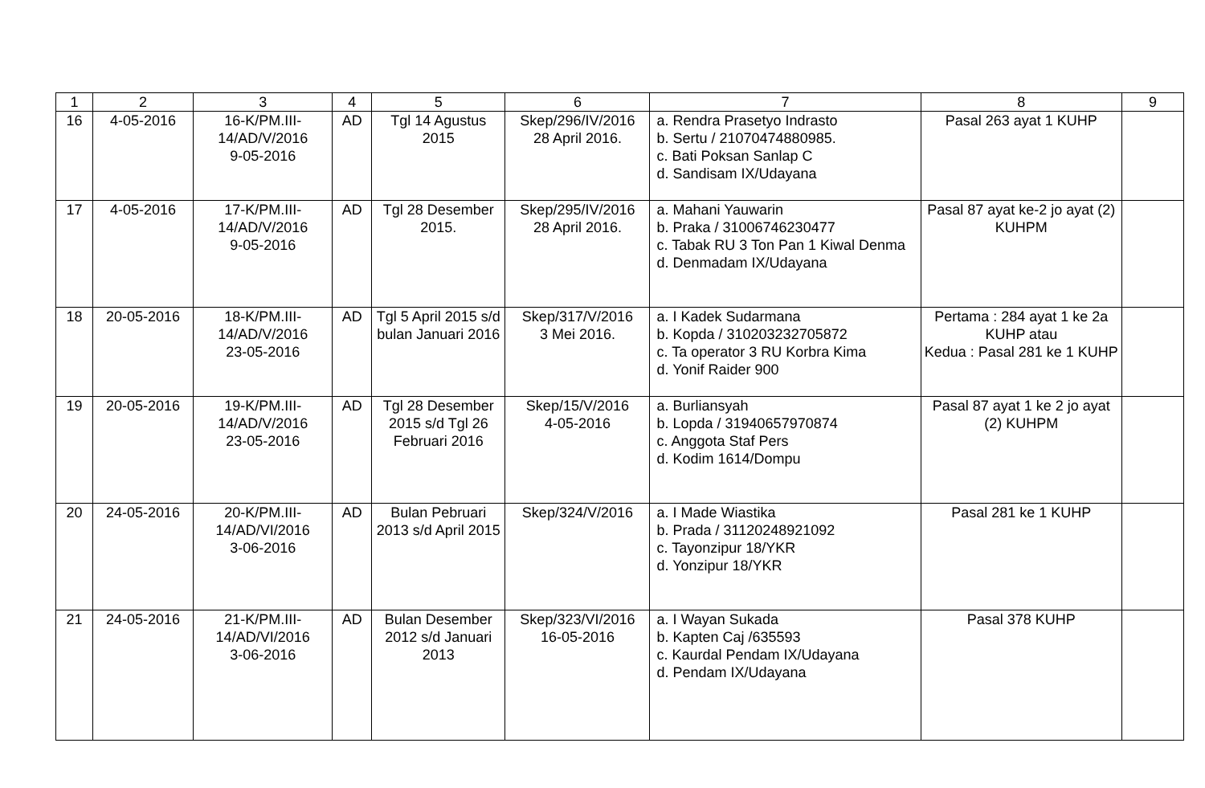| 1 | 2 | 3 | 4 | 5 | 6 | 7 | 8 | 9 |
| --- | --- | --- | --- | --- | --- | --- | --- | --- |
| 16 | 4-05-2016 | 16-K/PM.III-14/AD/V/2016 9-05-2016 | AD | Tgl 14 Agustus 2015 | Skep/296/IV/2016 28 April 2016. | a. Rendra Prasetyo Indrasto b. Sertu / 21070474880985. c. Bati Poksan Sanlap C d. Sandisam IX/Udayana | Pasal 263 ayat 1 KUHP | |
| 17 | 4-05-2016 | 17-K/PM.III-14/AD/V/2016 9-05-2016 | AD | Tgl 28 Desember 2015. | Skep/295/IV/2016 28 April 2016. | a. Mahani Yauwarin b. Praka / 31006746230477 c. Tabak RU 3 Ton Pan 1 Kiwal Denma d. Denmadam IX/Udayana | Pasal 87 ayat ke-2 jo ayat (2) KUHPM | |
| 18 | 20-05-2016 | 18-K/PM.III-14/AD/V/2016 23-05-2016 | AD | Tgl 5 April 2015 s/d bulan Januari 2016 | Skep/317/V/2016 3 Mei 2016. | a. I Kadek Sudarmana b. Kopda / 310203232705872 c. Ta operator 3 RU Korbra Kima d. Yonif Raider 900 | Pertama : 284 ayat 1 ke 2a KUHP atau Kedua : Pasal 281 ke 1 KUHP | |
| 19 | 20-05-2016 | 19-K/PM.III-14/AD/V/2016 23-05-2016 | AD | Tgl 28 Desember 2015 s/d Tgl 26 Februari 2016 | Skep/15/V/2016 4-05-2016 | a. Burliansyah b. Lopda / 31940657970874 c. Anggota Staf Pers d. Kodim 1614/Dompu | Pasal 87 ayat 1 ke 2 jo ayat (2) KUHPM | |
| 20 | 24-05-2016 | 20-K/PM.III-14/AD/VI/2016 3-06-2016 | AD | Bulan Pebruari 2013 s/d April 2015 | Skep/324/V/2016 | a. I Made Wiastika b. Prada / 31120248921092 c. Tayonzipur 18/YKR d. Yonzipur 18/YKR | Pasal 281 ke 1 KUHP | |
| 21 | 24-05-2016 | 21-K/PM.III-14/AD/VI/2016 3-06-2016 | AD | Bulan Desember 2012 s/d Januari 2013 | Skep/323/VI/2016 16-05-2016 | a. I Wayan Sukada b. Kapten Caj /635593 c. Kaurdal Pendam IX/Udayana d. Pendam IX/Udayana | Pasal 378 KUHP | |